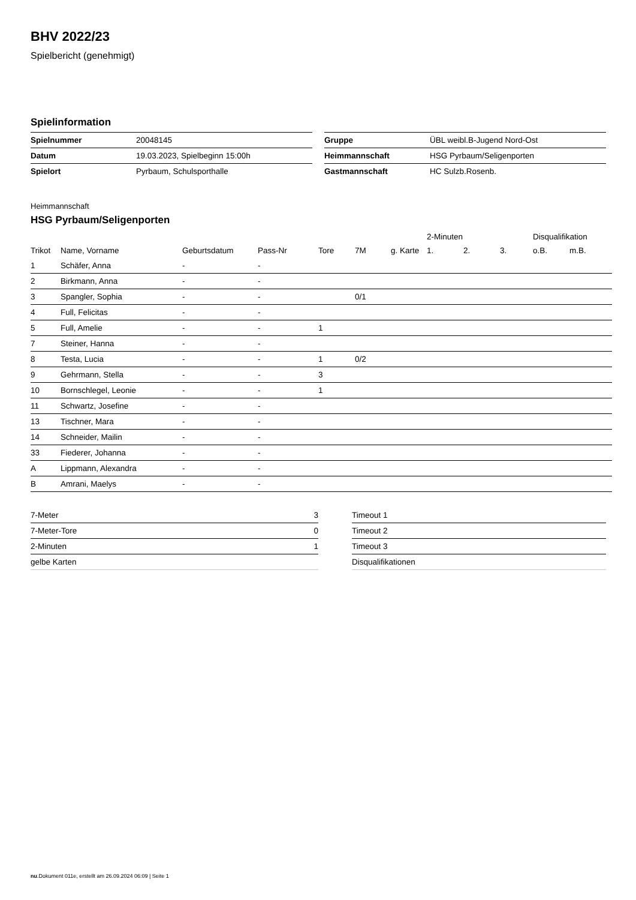BHV 2022/23
Spielbericht (genehmigt)
Spielinformation
| Spielnummer | 20048145 |
| Datum | 19.03.2023, Spielbeginn 15:00h |
| Spielort | Pyrbaum, Schulsporthalle |
| Gruppe | ÜBL weibl.B-Jugend Nord-Ost |
| Heimmannschaft | HSG Pyrbaum/Seligenporten |
| Gastmannschaft | HC Sulzb.Rosenb. |
Heimmannschaft
HSG Pyrbaum/Seligenporten
| | | | | | | | 2-Minuten | | | Disqualifikation | |
| --- | --- | --- | --- | --- | --- | --- | --- | --- | --- | --- | --- |
| Trikot | Name, Vorname | Geburtsdatum | Pass-Nr | Tore | 7M | g. Karte | 1. | 2. | 3. | o.B. | m.B. |
| 1 | Schäfer, Anna | - | - | | | | | | | | |
| 2 | Birkmann, Anna | - | - | | | | | | | | |
| 3 | Spangler, Sophia | - | - | | 0/1 | | | | | | |
| 4 | Full, Felicitas | - | - | | | | | | | | |
| 5 | Full, Amelie | - | - | 1 | | | | | | | |
| 7 | Steiner, Hanna | - | - | | | | | | | | |
| 8 | Testa, Lucia | - | - | 1 | 0/2 | | | | | | |
| 9 | Gehrmann, Stella | - | - | 3 | | | | | | | |
| 10 | Bornschlegel, Leonie | - | - | 1 | | | | | | | |
| 11 | Schwartz, Josefine | - | - | | | | | | | | |
| 13 | Tischner, Mara | - | - | | | | | | | | |
| 14 | Schneider, Mailin | - | - | | | | | | | | |
| 33 | Fiederer, Johanna | - | - | | | | | | | | |
| A | Lippmann, Alexandra | - | - | | | | | | | | |
| B | Amrani, Maelys | - | - | | | | | | | | |
| 7-Meter | 3 |
| 7-Meter-Tore | 0 |
| 2-Minuten | 1 |
| gelbe Karten | |
| Timeout 1 |
| Timeout 2 |
| Timeout 3 |
| Disqualifikationen |
nu.Dokument 011e, erstellt am 26.09.2024 06:09 | Seite 1